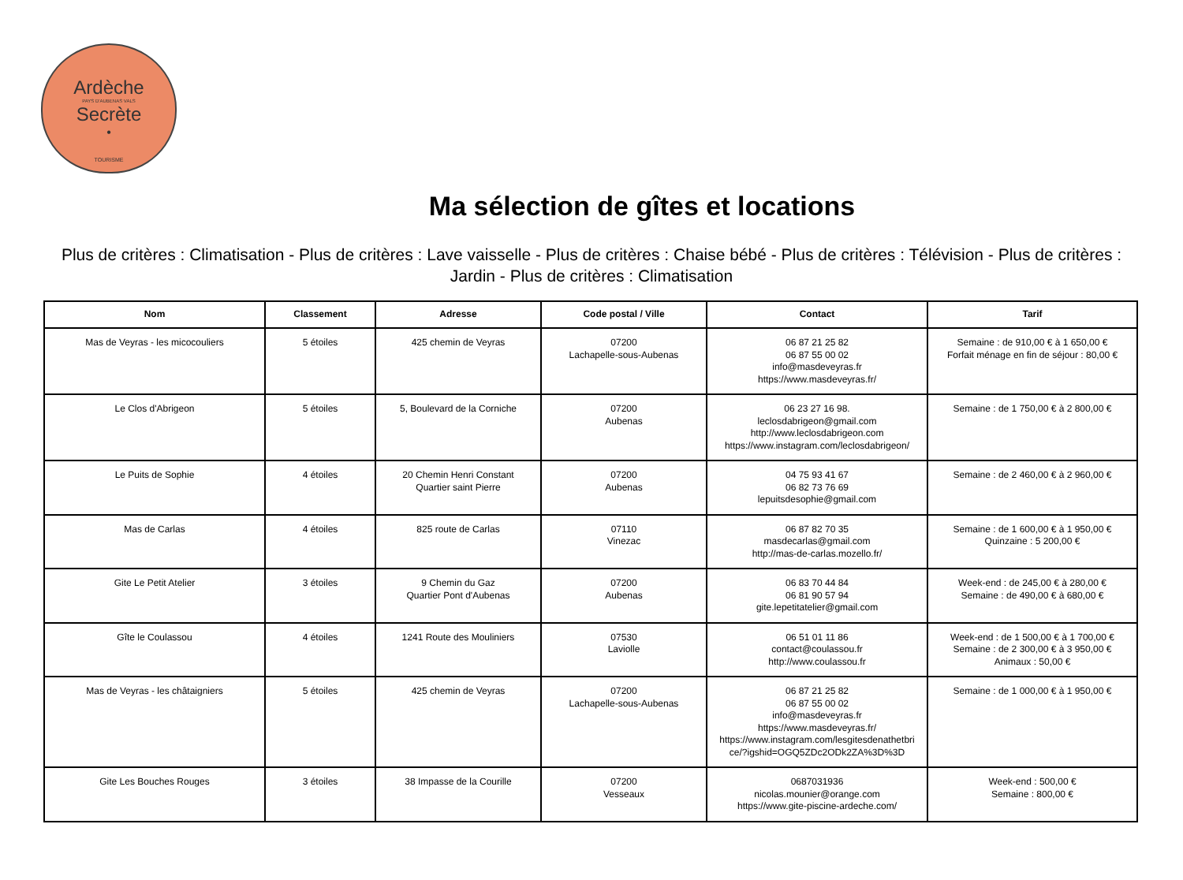Ardèche
PAYS D'AUBENAS VALS
Secrète
•
TOURISME
Ma sélection de gîtes et locations
Plus de critères : Climatisation - Plus de critères : Lave vaisselle - Plus de critères : Chaise bébé - Plus de critères : Télévision - Plus de critères : Jardin - Plus de critères : Climatisation
| Nom | Classement | Adresse | Code postal / Ville | Contact | Tarif |
| --- | --- | --- | --- | --- | --- |
| Mas de Veyras - les micocouliers | 5 étoiles | 425 chemin de Veyras | 07200 Lachapelle-sous-Aubenas | 06 87 21 25 82 06 87 55 00 02 info@masdeveyras.fr https://www.masdeveyras.fr/ | Semaine : de 910,00 € à 1 650,00 € Forfait ménage en fin de séjour : 80,00 € |
| Le Clos d'Abrigeon | 5 étoiles | 5, Boulevard de la Corniche | 07200 Aubenas | 06 23 27 16 98. leclosdabrigeon@gmail.com http://www.leclosdabrigeon.com https://www.instagram.com/leclosdabrigeon/ | Semaine : de 1 750,00 € à 2 800,00 € |
| Le Puits de Sophie | 4 étoiles | 20 Chemin Henri Constant Quartier saint Pierre | 07200 Aubenas | 04 75 93 41 67 06 82 73 76 69 lepuitsdesophie@gmail.com | Semaine : de 2 460,00 € à 2 960,00 € |
| Mas de Carlas | 4 étoiles | 825 route de Carlas | 07110 Vinezac | 06 87 82 70 35 masdecarlas@gmail.com http://mas-de-carlas.mozello.fr/ | Semaine : de 1 600,00 € à 1 950,00 € Quinzaine : 5 200,00 € |
| Gite Le Petit Atelier | 3 étoiles | 9 Chemin du Gaz Quartier Pont d'Aubenas | 07200 Aubenas | 06 83 70 44 84 06 81 90 57 94 gite.lepetitatelier@gmail.com | Week-end : de 245,00 € à 280,00 € Semaine : de 490,00 € à 680,00 € |
| Gîte le Coulassou | 4 étoiles | 1241 Route des Mouliniers | 07530 Laviolle | 06 51 01 11 86 contact@coulassou.fr http://www.coulassou.fr | Week-end : de 1 500,00 € à 1 700,00 € Semaine : de 2 300,00 € à 3 950,00 € Animaux : 50,00 € |
| Mas de Veyras - les châtaigniers | 5 étoiles | 425 chemin de Veyras | 07200 Lachapelle-sous-Aubenas | 06 87 21 25 82 06 87 55 00 02 info@masdeveyras.fr https://www.masdeveyras.fr/ https://www.instagram.com/lesgitesdenathetbri ce/?igshid=OGQ5ZDc2ODk2ZA%3D%3D | Semaine : de 1 000,00 € à 1 950,00 € |
| Gite Les Bouches Rouges | 3 étoiles | 38 Impasse de la Courille | 07200 Vesseaux | 0687031936 nicolas.mounier@orange.com https://www.gite-piscine-ardeche.com/ | Week-end : 500,00 € Semaine : 800,00 € |